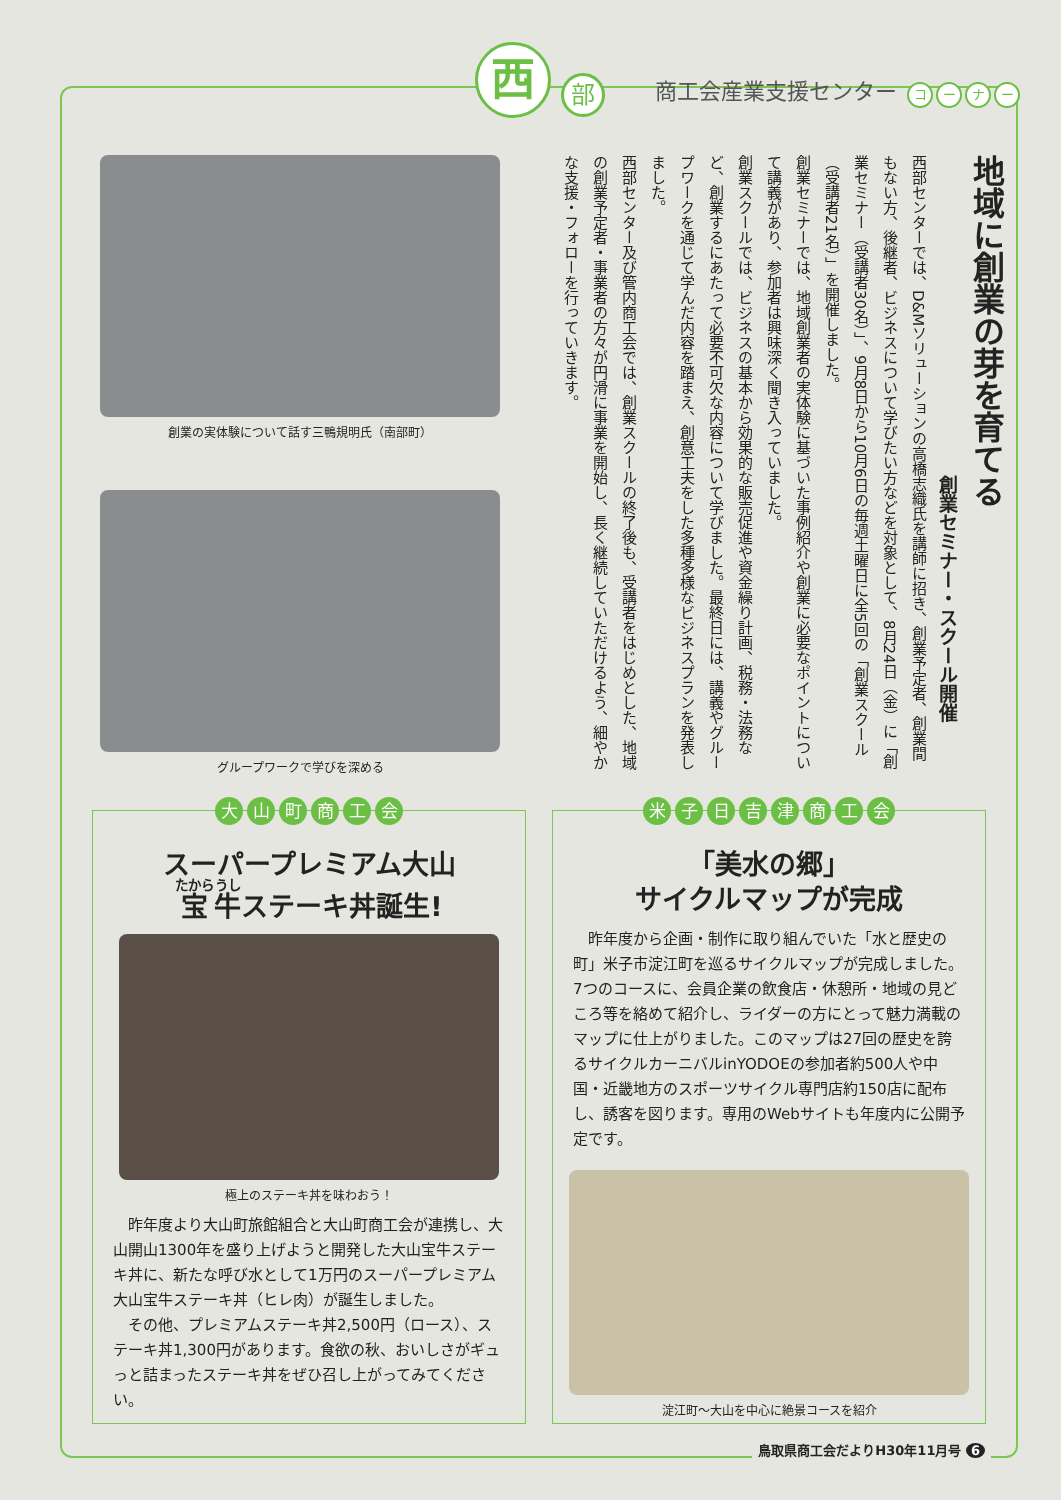西
部
商工会産業支援センター コーナー
創業の実体験について話す三鴨規明氏（南部町）
グループワークで学びを深める
地域に創業の芽を育てる
創業セミナー・スクール開催
西部センターでは、D&Mソリューションの高橋志織氏を講師に招き、創業予定者、創業間もない方、後継者、ビジネスについて学びたい方などを対象として、8月24日（金）に「創業セミナー（受講者30名）」、9月8日から10月6日の毎週土曜日に全5回の「創業スクール（受講者21名）」を開催しました。
創業セミナーでは、地域創業者の実体験に基づいた事例紹介や創業に必要なポイントについて講義があり、参加者は興味深く聞き入っていました。
創業スクールでは、ビジネスの基本から効果的な販売促進や資金繰り計画、税務・法務など、創業するにあたって必要不可欠な内容について学びました。最終日には、講義やグループワークを通じて学んだ内容を踏まえ、創意工夫をした多種多様なビジネスプランを発表しました。
西部センター及び管内商工会では、創業スクールの終了後も、受講者をはじめとした、地域の創業予定者・事業者の方々が円滑に事業を開始し、長く継続していただけるよう、細やかな支援・フォローを行っていきます。
大山町商工会
スーパープレミアム大山
宝牛ステーキ丼誕生!
極上のステーキ丼を味わおう！
昨年度より大山町旅館組合と大山町商工会が連携し、大山開山1300年を盛り上げようと開発した大山宝牛ステーキ丼に、新たな呼び水として1万円のスーパープレミアム大山宝牛ステーキ丼（ヒレ肉）が誕生しました。
その他、プレミアムステーキ丼2,500円（ロース）、ステーキ丼1,300円があります。食欲の秋、おいしさがギュっと詰まったステーキ丼をぜひ召し上がってみてください。
米子日吉津商工会
「美水の郷」
サイクルマップが完成
昨年度から企画・制作に取り組んでいた「水と歴史の町」米子市淀江町を巡るサイクルマップが完成しました。7つのコースに、会員企業の飲食店・休憩所・地域の見どころ等を絡めて紹介し、ライダーの方にとって魅力満載のマップに仕上がりました。このマップは27回の歴史を誇るサイクルカーニバルinYODOEの参加者約500人や中国・近畿地方のスポーツサイクル専門店約150店に配布し、誘客を図ります。専用のWebサイトも年度内に公開予定です。
淀江町～大山を中心に絶景コースを紹介
鳥取県商工会だよりH30年11月号 6